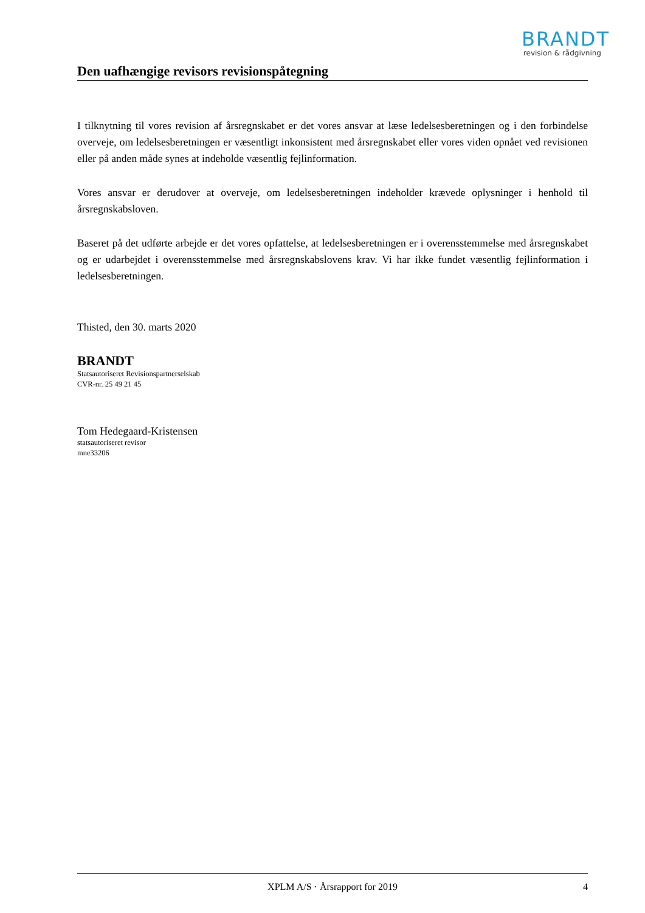BRANDT
revision & rådgivning
Den uafhængige revisors revisionspåtegning
I tilknytning til vores revision af årsregnskabet er det vores ansvar at læse ledelsesberetningen og i den forbindelse overveje, om ledelsesberetningen er væsentligt inkonsistent med årsregnskabet eller vores viden opnået ved revisionen eller på anden måde synes at indeholde væsentlig fejlinformation.
Vores ansvar er derudover at overveje, om ledelsesberetningen indeholder krævede oplysninger i henhold til årsregnskabsloven.
Baseret på det udførte arbejde er det vores opfattelse, at ledelsesberetningen er i overensstemmelse med årsregnskabet og er udarbejdet i overensstemmelse med årsregnskabslovens krav. Vi har ikke fundet væsentlig fejlinformation i ledelsesberetningen.
Thisted, den 30. marts 2020
BRANDT
Statsautoriseret Revisionspartnerselskab
CVR-nr. 25 49 21 45
Tom Hedegaard-Kristensen
statsautoriseret revisor
mne33206
XPLM A/S · Årsrapport for 2019 4